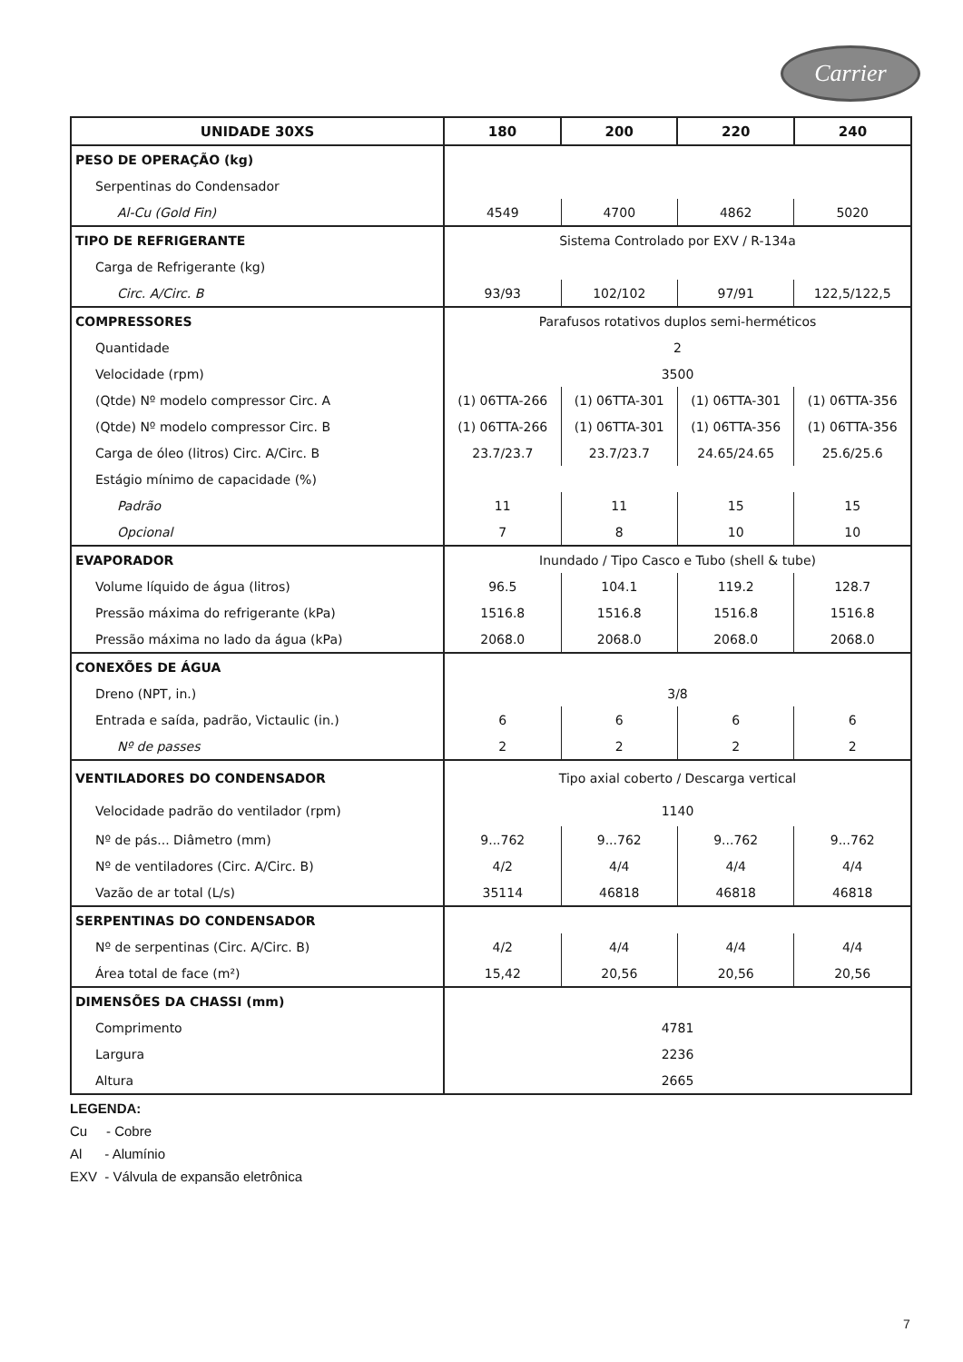Carrier
| UNIDADE 30XS | 180 | 200 | 220 | 240 |
| --- | --- | --- | --- | --- |
| PESO DE OPERAÇÃO (kg) | | | | |
| Serpentinas do Condensador | | | | |
| Al-Cu (Gold Fin) | 4549 | 4700 | 4862 | 5020 |
| TIPO DE REFRIGERANTE | Sistema Controlado por EXV / R-134a | | | |
| Carga de Refrigerante (kg) | | | | |
| Circ. A/Circ. B | 93/93 | 102/102 | 97/91 | 122,5/122,5 |
| COMPRESSORES | Parafusos rotativos duplos semi-herméticos | | | |
| Quantidade | 2 | | | |
| Velocidade (rpm) | 3500 | | | |
| (Qtde) Nº modelo compressor Circ. A | (1) 06TTA-266 | (1) 06TTA-301 | (1) 06TTA-301 | (1) 06TTA-356 |
| (Qtde) Nº modelo compressor Circ. B | (1) 06TTA-266 | (1) 06TTA-301 | (1) 06TTA-356 | (1) 06TTA-356 |
| Carga de óleo (litros) Circ. A/Circ. B | 23.7/23.7 | 23.7/23.7 | 24.65/24.65 | 25.6/25.6 |
| Estágio mínimo de capacidade (%) | | | | |
| Padrão | 11 | 11 | 15 | 15 |
| Opcional | 7 | 8 | 10 | 10 |
| EVAPORADOR | Inundado / Tipo Casco e Tubo (shell & tube) | | | |
| Volume líquido de água (litros) | 96.5 | 104.1 | 119.2 | 128.7 |
| Pressão máxima do refrigerante (kPa) | 1516.8 | 1516.8 | 1516.8 | 1516.8 |
| Pressão máxima no lado da água (kPa) | 2068.0 | 2068.0 | 2068.0 | 2068.0 |
| CONEXÕES DE ÁGUA | | | | |
| Dreno (NPT, in.) | 3/8 | | | |
| Entrada e saída, padrão, Victaulic (in.) | 6 | 6 | 6 | 6 |
| Nº de passes | 2 | 2 | 2 | 2 |
| VENTILADORES DO CONDENSADOR | Tipo axial coberto / Descarga vertical | | | |
| Velocidade padrão do ventilador (rpm) | 1140 | | | |
| Nº de pás... Diâmetro (mm) | 9...762 | 9...762 | 9...762 | 9...762 |
| Nº de ventiladores (Circ. A/Circ. B) | 4/2 | 4/4 | 4/4 | 4/4 |
| Vazão de ar total (L/s) | 35114 | 46818 | 46818 | 46818 |
| SERPENTINAS DO CONDENSADOR | | | | |
| Nº de serpentinas (Circ. A/Circ. B) | 4/2 | 4/4 | 4/4 | 4/4 |
| Área total de face (m²) | 15,42 | 20,56 | 20,56 | 20,56 |
| DIMENSÕES DA CHASSI (mm) | | | | |
| Comprimento | 4781 | | | |
| Largura | 2236 | | | |
| Altura | 2665 | | | |
LEGENDA:
Cu - Cobre
Al - Alumínio
EXV - Válvula de expansão eletrônica
7